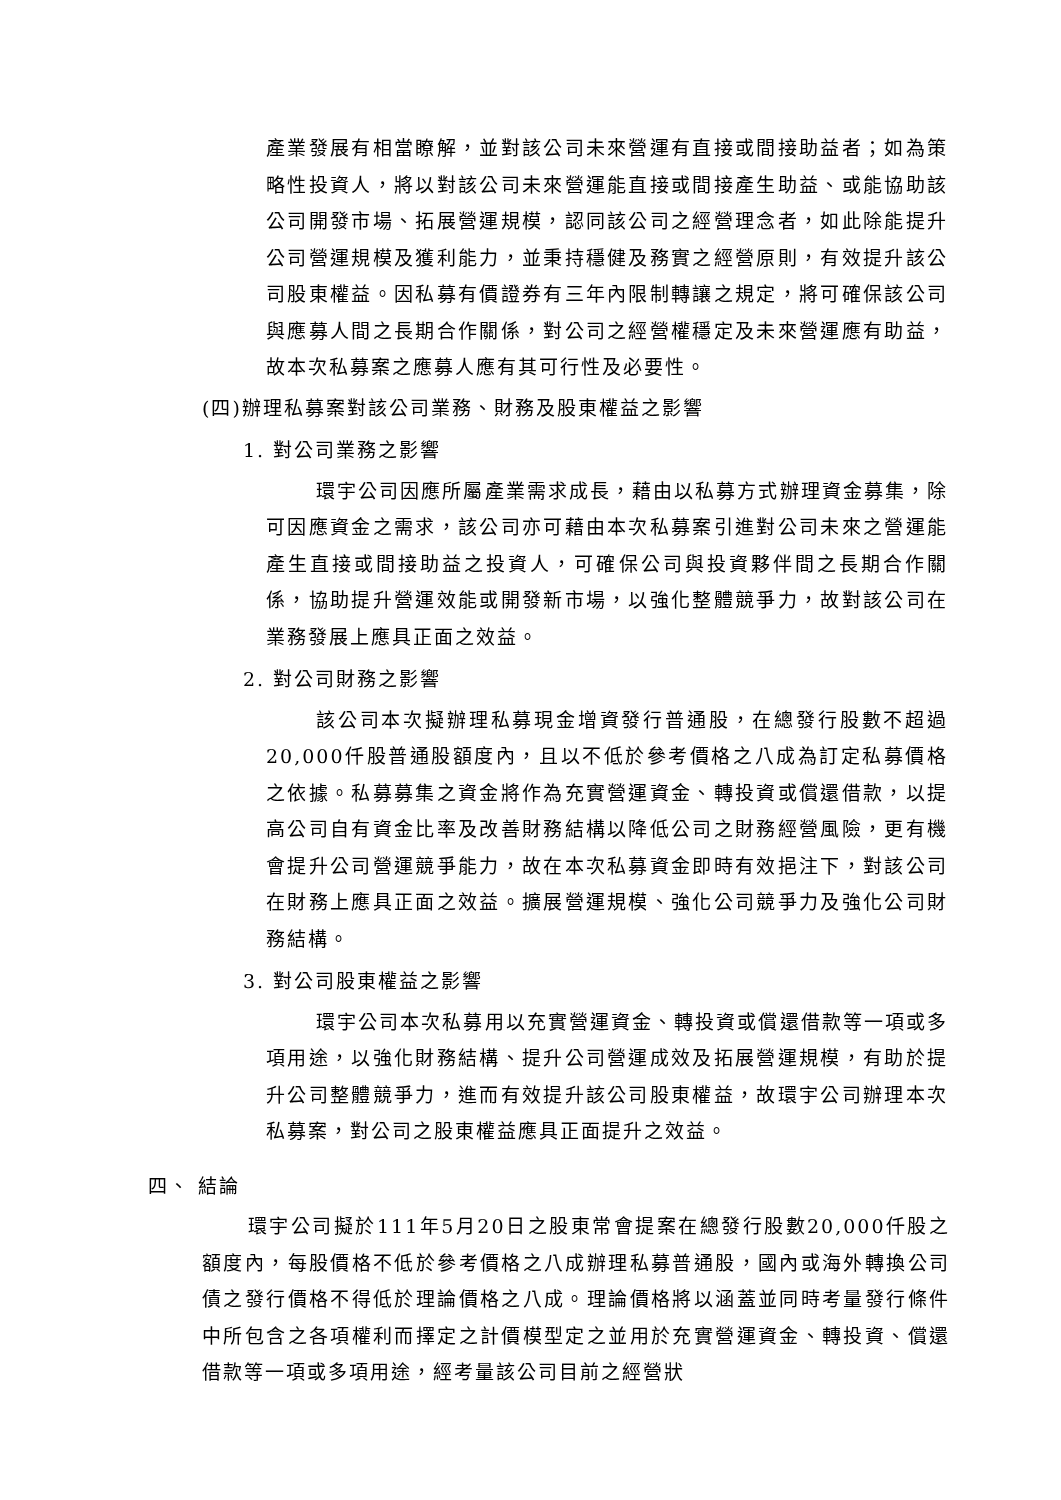產業發展有相當瞭解，並對該公司未來營運有直接或間接助益者；如為策略性投資人，將以對該公司未來營運能直接或間接產生助益、或能協助該公司開發市場、拓展營運規模，認同該公司之經營理念者，如此除能提升公司營運規模及獲利能力，並秉持穩健及務實之經營原則，有效提升該公司股東權益。因私募有價證券有三年內限制轉讓之規定，將可確保該公司與應募人間之長期合作關係，對公司之經營權穩定及未來營運應有助益，故本次私募案之應募人應有其可行性及必要性。
(四)辦理私募案對該公司業務、財務及股東權益之影響
1. 對公司業務之影響
環宇公司因應所屬產業需求成長，藉由以私募方式辦理資金募集，除可因應資金之需求，該公司亦可藉由本次私募案引進對公司未來之營運能產生直接或間接助益之投資人，可確保公司與投資夥伴間之長期合作關係，協助提升營運效能或開發新市場，以強化整體競爭力，故對該公司在業務發展上應具正面之效益。
2. 對公司財務之影響
該公司本次擬辦理私募現金增資發行普通股，在總發行股數不超過20,000仟股普通股額度內，且以不低於參考價格之八成為訂定私募價格之依據。私募募集之資金將作為充實營運資金、轉投資或償還借款，以提高公司自有資金比率及改善財務結構以降低公司之財務經營風險，更有機會提升公司營運競爭能力，故在本次私募資金即時有效挹注下，對該公司在財務上應具正面之效益。擴展營運規模、強化公司競爭力及強化公司財務結構。
3. 對公司股東權益之影響
環宇公司本次私募用以充實營運資金、轉投資或償還借款等一項或多項用途，以強化財務結構、提升公司營運成效及拓展營運規模，有助於提升公司整體競爭力，進而有效提升該公司股東權益，故環宇公司辦理本次私募案，對公司之股東權益應具正面提升之效益。
四、 結論
環宇公司擬於111年5月20日之股東常會提案在總發行股數20,000仟股之額度內，每股價格不低於參考價格之八成辦理私募普通股，國內或海外轉換公司債之發行價格不得低於理論價格之八成。理論價格將以涵蓋並同時考量發行條件中所包含之各項權利而擇定之計價模型定之並用於充實營運資金、轉投資、償還借款等一項或多項用途，經考量該公司目前之經營狀